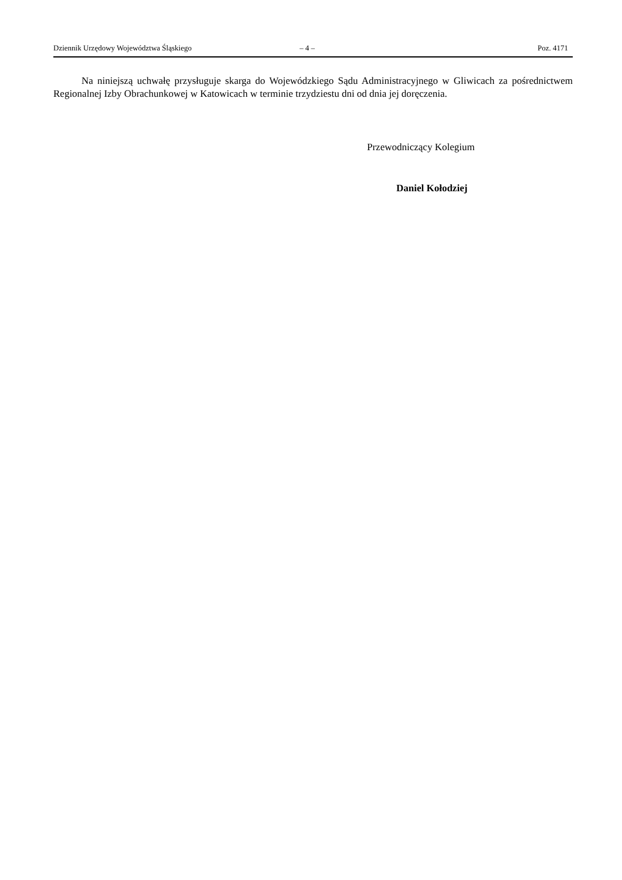Dziennik Urzędowy Województwa Śląskiego – 4 – Poz. 4171
Na niniejszą uchwałę przysługuje skarga do Wojewódzkiego Sądu Administracyjnego w Gliwicach za pośrednictwem Regionalnej Izby Obrachunkowej w Katowicach w terminie trzydziestu dni od dnia jej doręczenia.
Przewodniczący Kolegium
Daniel Kołodziej